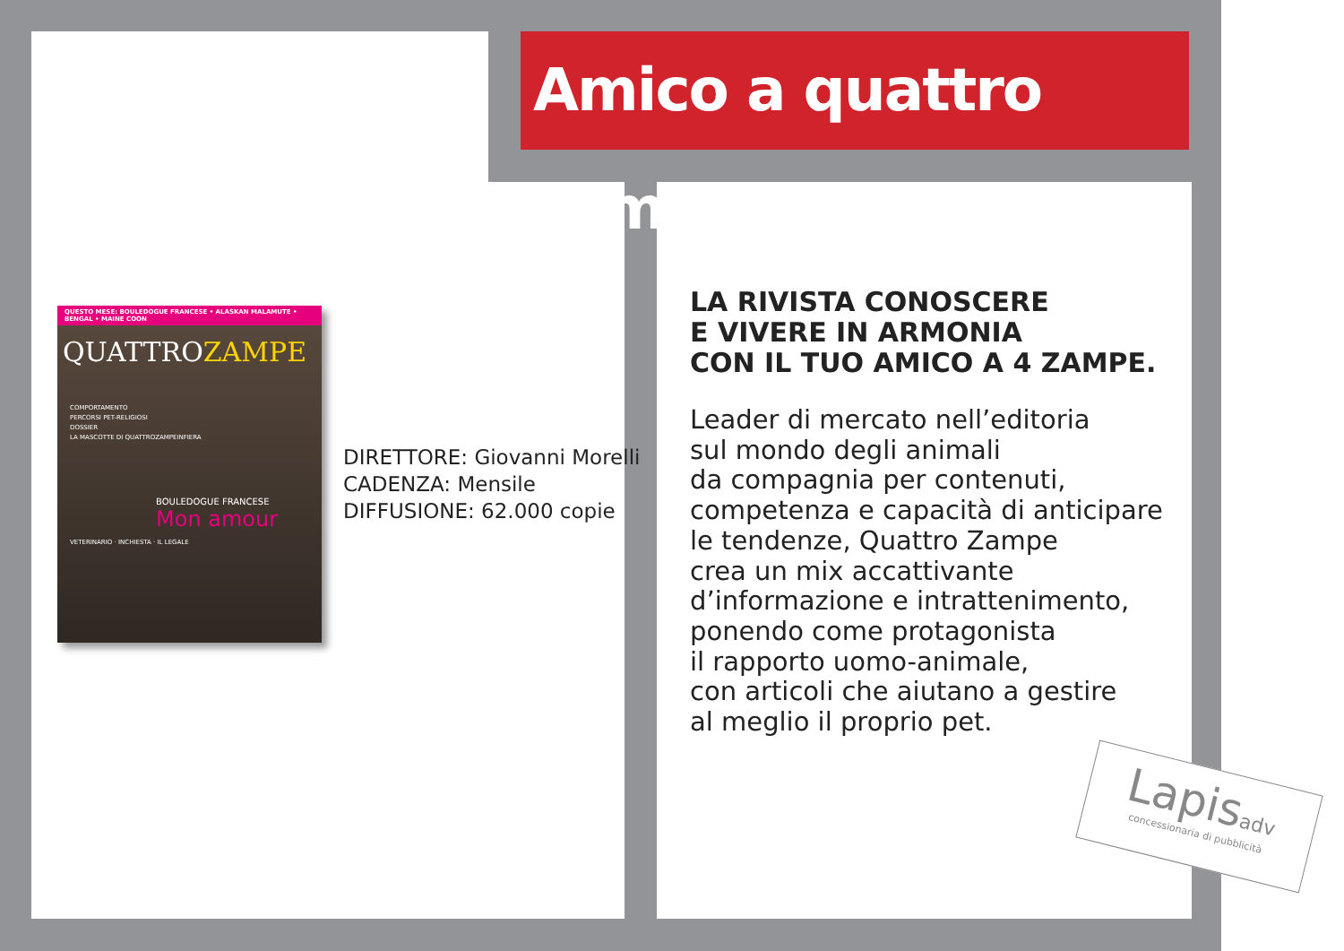Amico a quattro zampe
QUESTO MESE: BOULEDOGUE FRANCESE • ALASKAN MALAMUTE • BENGAL • MAINE COON
QUATTROZAMPE
COMPORTAMENTO
PERCORSI PET-RELIGIOSI
DOSSIER
LA MASCOTTE DI QUATTROZAMPEINFIERA
BOULEDOGUE FRANCESE
Mon amour
VETERINARIO · INCHIESTA · IL LEGALE
DIRETTORE: Giovanni Morelli
CADENZA: Mensile
DIFFUSIONE: 62.000 copie
LA RIVISTA CONOSCERE
E VIVERE IN ARMONIA
CON IL TUO AMICO A 4 ZAMPE.
Leader di mercato nell’editoria
sul mondo degli animali
da compagnia per contenuti,
competenza e capacità di anticipare
le tendenze, Quattro Zampe
crea un mix accattivante
d’informazione e intrattenimento,
ponendo come protagonista
il rapporto uomo-animale,
con articoli che aiutano a gestire
al meglio il proprio pet.
Lapisadv
concessionaria di pubblicità